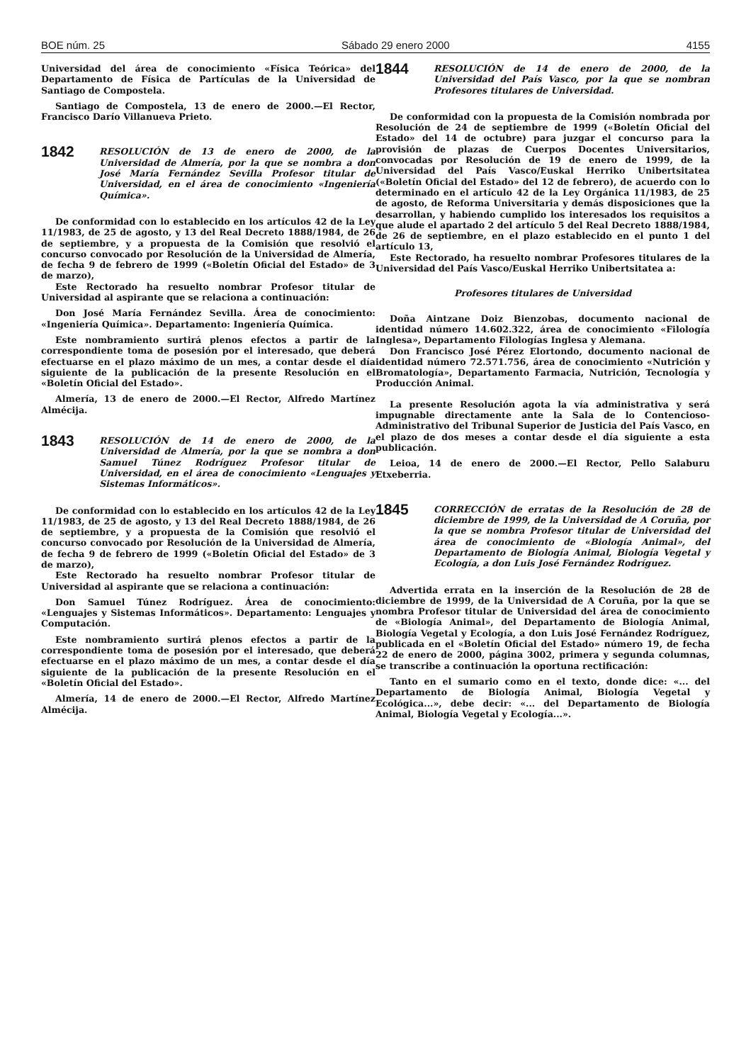BOE núm. 25 Sábado 29 enero 2000 4155
Universidad del área de conocimiento «Física Teórica» del Departamento de Física de Partículas de la Universidad de Santiago de Compostela.
Santiago de Compostela, 13 de enero de 2000.—El Rector, Francisco Darío Villanueva Prieto.
1842
RESOLUCIÓN de 13 de enero de 2000, de la Universidad de Almería, por la que se nombra a don José María Fernández Sevilla Profesor titular de Universidad, en el área de conocimiento «Ingeniería Química».
De conformidad con lo establecido en los artículos 42 de la Ley 11/1983, de 25 de agosto, y 13 del Real Decreto 1888/1984, de 26 de septiembre, y a propuesta de la Comisión que resolvió el concurso convocado por Resolución de la Universidad de Almería, de fecha 9 de febrero de 1999 («Boletín Oficial del Estado» de 3 de marzo),
Este Rectorado ha resuelto nombrar Profesor titular de Universidad al aspirante que se relaciona a continuación:
Don José María Fernández Sevilla. Área de conocimiento: «Ingeniería Química». Departamento: Ingeniería Química.
Este nombramiento surtirá plenos efectos a partir de la correspondiente toma de posesión por el interesado, que deberá efectuarse en el plazo máximo de un mes, a contar desde el día siguiente de la publicación de la presente Resolución en el «Boletín Oficial del Estado».
Almería, 13 de enero de 2000.—El Rector, Alfredo Martínez Almécija.
1843
RESOLUCIÓN de 14 de enero de 2000, de la Universidad de Almería, por la que se nombra a don Samuel Túnez Rodríguez Profesor titular de Universidad, en el área de conocimiento «Lenguajes y Sistemas Informáticos».
De conformidad con lo establecido en los artículos 42 de la Ley 11/1983, de 25 de agosto, y 13 del Real Decreto 1888/1984, de 26 de septiembre, y a propuesta de la Comisión que resolvió el concurso convocado por Resolución de la Universidad de Almería, de fecha 9 de febrero de 1999 («Boletín Oficial del Estado» de 3 de marzo),
Este Rectorado ha resuelto nombrar Profesor titular de Universidad al aspirante que se relaciona a continuación:
Don Samuel Túnez Rodríguez. Área de conocimiento: «Lenguajes y Sistemas Informáticos». Departamento: Lenguajes y Computación.
Este nombramiento surtirá plenos efectos a partir de la correspondiente toma de posesión por el interesado, que deberá efectuarse en el plazo máximo de un mes, a contar desde el día siguiente de la publicación de la presente Resolución en el «Boletín Oficial del Estado».
Almería, 14 de enero de 2000.—El Rector, Alfredo Martínez Almécija.
1844
RESOLUCIÓN de 14 de enero de 2000, de la Universidad del País Vasco, por la que se nombran Profesores titulares de Universidad.
De conformidad con la propuesta de la Comisión nombrada por Resolución de 24 de septiembre de 1999 («Boletín Oficial del Estado» del 14 de octubre) para juzgar el concurso para la provisión de plazas de Cuerpos Docentes Universitarios, convocadas por Resolución de 19 de enero de 1999, de la Universidad del País Vasco/Euskal Herriko Unibertsitatea («Boletín Oficial del Estado» del 12 de febrero), de acuerdo con lo determinado en el artículo 42 de la Ley Orgánica 11/1983, de 25 de agosto, de Reforma Universitaria y demás disposiciones que la desarrollan, y habiendo cumplido los interesados los requisitos a que alude el apartado 2 del artículo 5 del Real Decreto 1888/1984, de 26 de septiembre, en el plazo establecido en el punto 1 del artículo 13,
Este Rectorado, ha resuelto nombrar Profesores titulares de la Universidad del País Vasco/Euskal Herriko Unibertsitatea a:
Profesores titulares de Universidad
Doña Aintzane Doiz Bienzobas, documento nacional de identidad número 14.602.322, área de conocimiento «Filología Inglesa», Departamento Filologías Inglesa y Alemana.
Don Francisco José Pérez Elortondo, documento nacional de identidad número 72.571.756, área de conocimiento «Nutrición y Bromatología», Departamento Farmacia, Nutrición, Tecnología y Producción Animal.
La presente Resolución agota la vía administrativa y será impugnable directamente ante la Sala de lo Contencioso-Administrativo del Tribunal Superior de Justicia del País Vasco, en el plazo de dos meses a contar desde el día siguiente a esta publicación.
Leioa, 14 de enero de 2000.—El Rector, Pello Salaburu Etxeberria.
1845
CORRECCIÓN de erratas de la Resolución de 28 de diciembre de 1999, de la Universidad de A Coruña, por la que se nombra Profesor titular de Universidad del área de conocimiento de «Biología Animal», del Departamento de Biología Animal, Biología Vegetal y Ecología, a don Luis José Fernández Rodríguez.
Advertida errata en la inserción de la Resolución de 28 de diciembre de 1999, de la Universidad de A Coruña, por la que se nombra Profesor titular de Universidad del área de conocimiento de «Biología Animal», del Departamento de Biología Animal, Biología Vegetal y Ecología, a don Luis José Fernández Rodríguez, publicada en el «Boletín Oficial del Estado» número 19, de fecha 22 de enero de 2000, página 3002, primera y segunda columnas, se transcribe a continuación la oportuna rectificación:
Tanto en el sumario como en el texto, donde dice: «... del Departamento de Biología Animal, Biología Vegetal y Ecológica...», debe decir: «... del Departamento de Biología Animal, Biología Vegetal y Ecología...».